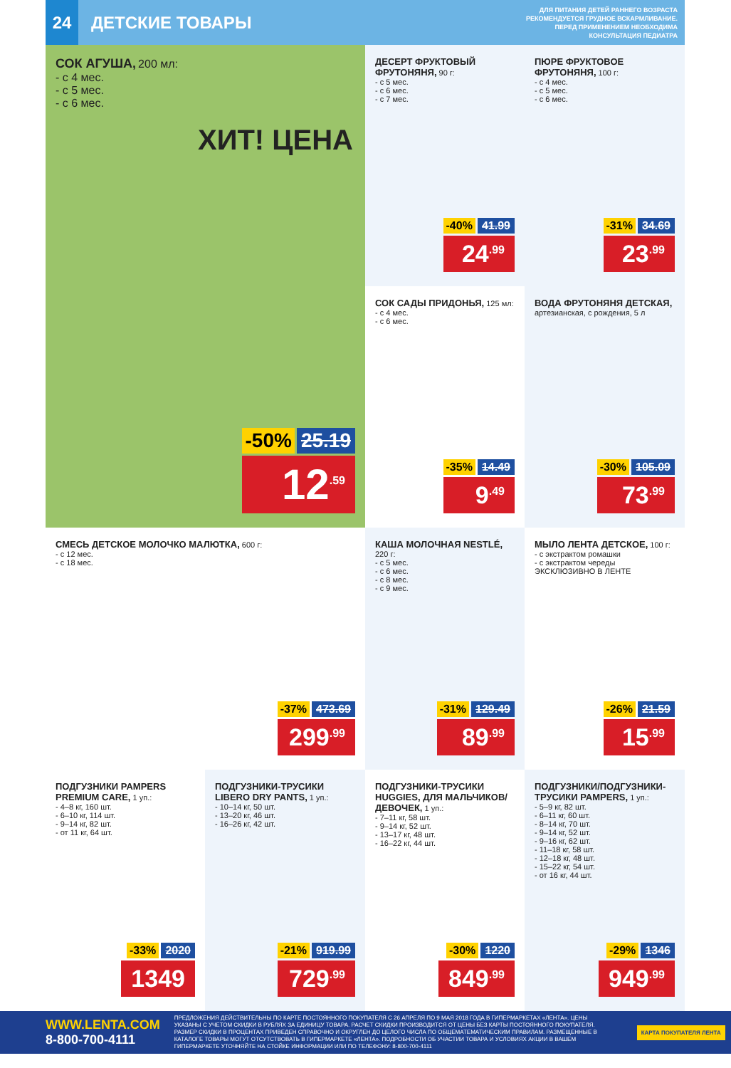24
ДЕТСКИЕ ТОВАРЫ
ДЛЯ ПИТАНИЯ ДЕТЕЙ РАННЕГО ВОЗРАСТА
РЕКОМЕНДУЕТСЯ ГРУДНОЕ ВСКАРМЛИВАНИЕ.
ПЕРЕД ПРИМЕНЕНИЕМ НЕОБХОДИМА
КОНСУЛЬТАЦИЯ ПЕДИАТРА
СОК АГУША, 200 мл:
- с 4 мес.
- с 5 мес.
- с 6 мес.
ХИТ! ЦЕНА
-50% 25.19
12<sup>.59</sup>
ДЕСЕРТ ФРУКТОВЫЙ ФРУТОНЯНЯ, 90 г:
- с 5 мес.
- с 6 мес.
- с 7 мес.
-40% 41.99
24<sup>.99</sup>
ПЮРЕ ФРУКТОВОЕ ФРУТОНЯНЯ, 100 г:
- с 4 мес.
- с 5 мес.
- с 6 мес.
-31% 34.69
23<sup>.99</sup>
СОК САДЫ ПРИДОНЬЯ, 125 мл:
- с 4 мес.
- с 6 мес.
-35% 14.49
9<sup>.49</sup>
ВОДА ФРУТОНЯНЯ ДЕТСКАЯ, артезианская, с рождения, 5 л
-30% 105.09
73<sup>.99</sup>
СМЕСЬ ДЕТСКОЕ МОЛОЧКО МАЛЮТКА, 600 г:
- с 12 мес.
- с 18 мес.
-37% 473.69
299<sup>.99</sup>
КАША МОЛОЧНАЯ NESTLÉ, 220 г:
- с 5 мес.
- с 6 мес.
- с 8 мес.
- с 9 мес.
-31% 129.49
89<sup>.99</sup>
МЫЛО ЛЕНТА ДЕТСКОЕ, 100 г:
- с экстрактом ромашки
- с экстрактом череды
ЭКСКЛЮЗИВНО В ЛЕНТЕ
-26% 21.59
15<sup>.99</sup>
ПОДГУЗНИКИ PAMPERS PREMIUM CARE, 1 уп.:
- 4–8 кг, 160 шт.
- 6–10 кг, 114 шт.
- 9–14 кг, 82 шт.
- от 11 кг, 64 шт.
-33% 2020
1349
ПОДГУЗНИКИ-ТРУСИКИ LIBERO DRY PANTS, 1 уп.:
- 10–14 кг, 50 шт.
- 13–20 кг, 46 шт.
- 16–26 кг, 42 шт.
-21% 919.99
729<sup>.99</sup>
ПОДГУЗНИКИ-ТРУСИКИ HUGGIES, ДЛЯ МАЛЬЧИКОВ/ДЕВОЧЕК, 1 уп.:
- 7–11 кг, 58 шт.
- 9–14 кг, 52 шт.
- 13–17 кг, 48 шт.
- 16–22 кг, 44 шт.
-30% 1220
849<sup>.99</sup>
ПОДГУЗНИКИ/ПОДГУЗНИКИ-ТРУСИКИ PAMPERS, 1 уп.:
- 5–9 кг, 82 шт.
- 6–11 кг, 60 шт.
- 8–14 кг, 70 шт.
- 9–14 кг, 52 шт.
- 9–16 кг, 62 шт.
- 11–18 кг, 58 шт.
- 12–18 кг, 48 шт.
- 15–22 кг, 54 шт.
- от 16 кг, 44 шт.
-29% 1346
949<sup>.99</sup>
WWW.LENTA.COM
8-800-700-4111
ПРЕДЛОЖЕНИЯ ДЕЙСТВИТЕЛЬНЫ ПО КАРТЕ ПОСТОЯННОГО ПОКУПАТЕЛЯ С 26 АПРЕЛЯ ПО 9 МАЯ 2018 ГОДА В ГИПЕРМАРКЕТАХ «ЛЕНТА». ЦЕНЫ УКАЗАНЫ С УЧЕТОМ СКИДКИ В РУБЛЯХ ЗА ЕДИНИЦУ ТОВАРА. РАСЧЕТ СКИДКИ ПРОИЗВОДИТСЯ ОТ ЦЕНЫ БЕЗ КАРТЫ ПОСТОЯННОГО ПОКУПАТЕЛЯ. РАЗМЕР СКИДКИ В ПРОЦЕНТАХ ПРИВЕДЕН СПРАВОЧНО И ОКРУГЛЕН ДО ЦЕЛОГО ЧИСЛА ПО ОБЩЕМАТЕМАТИЧЕСКИМ ПРАВИЛАМ. РАЗМЕЩЕННЫЕ В КАТАЛОГЕ ТОВАРЫ МОГУТ ОТСУТСТВОВАТЬ В ГИПЕРМАРКЕТЕ «ЛЕНТА». ПОДРОБНОСТИ ОБ УЧАСТИИ ТОВАРА И УСЛОВИЯХ АКЦИИ В ВАШЕМ ГИПЕРМАРКЕТЕ УТОЧНЯЙТЕ НА СТОЙКЕ ИНФОРМАЦИИ ИЛИ ПО ТЕЛЕФОНУ: 8-800-700-4111
КАРТА ПОКУПАТЕЛЯ ЛЕНТА